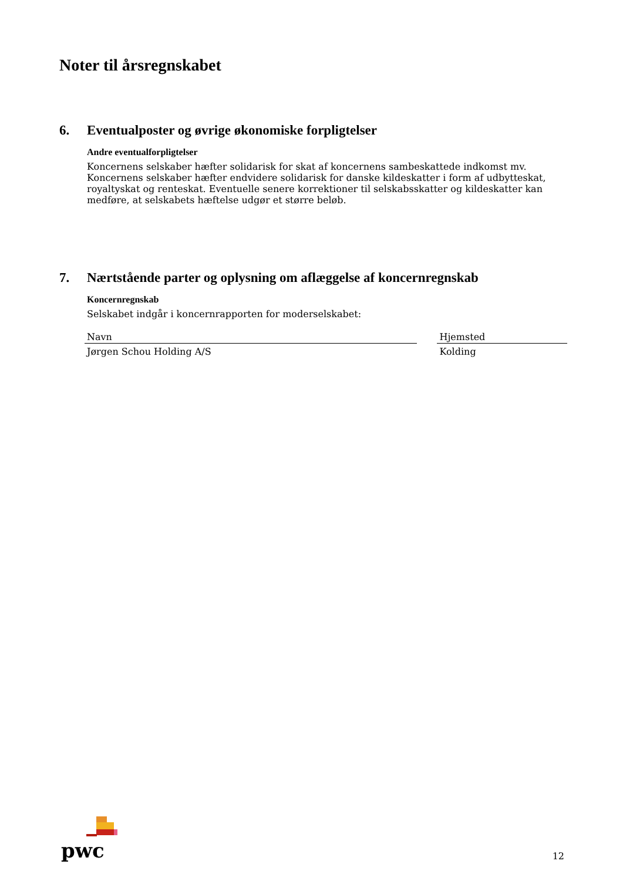Noter til årsregnskabet
6. Eventualposter og øvrige økonomiske forpligtelser
Andre eventualforpligtelser
Koncernens selskaber hæfter solidarisk for skat af koncernens sambeskattede indkomst mv. Koncernens selskaber hæfter endvidere solidarisk for danske kildeskatter i form af udbytteskat, royaltyskat og renteskat. Eventuelle senere korrektioner til selskabsskatter og kildeskatter kan medføre, at selskabets hæftelse udgør et større beløb.
7. Nærtstående parter og oplysning om aflæggelse af koncernregnskab
Koncernregnskab
Selskabet indgår i koncernrapporten for moderselskabet:
| Navn | | Hjemsted |
| --- | --- | --- |
| Jørgen Schou Holding A/S | | Kolding |
pwc
12